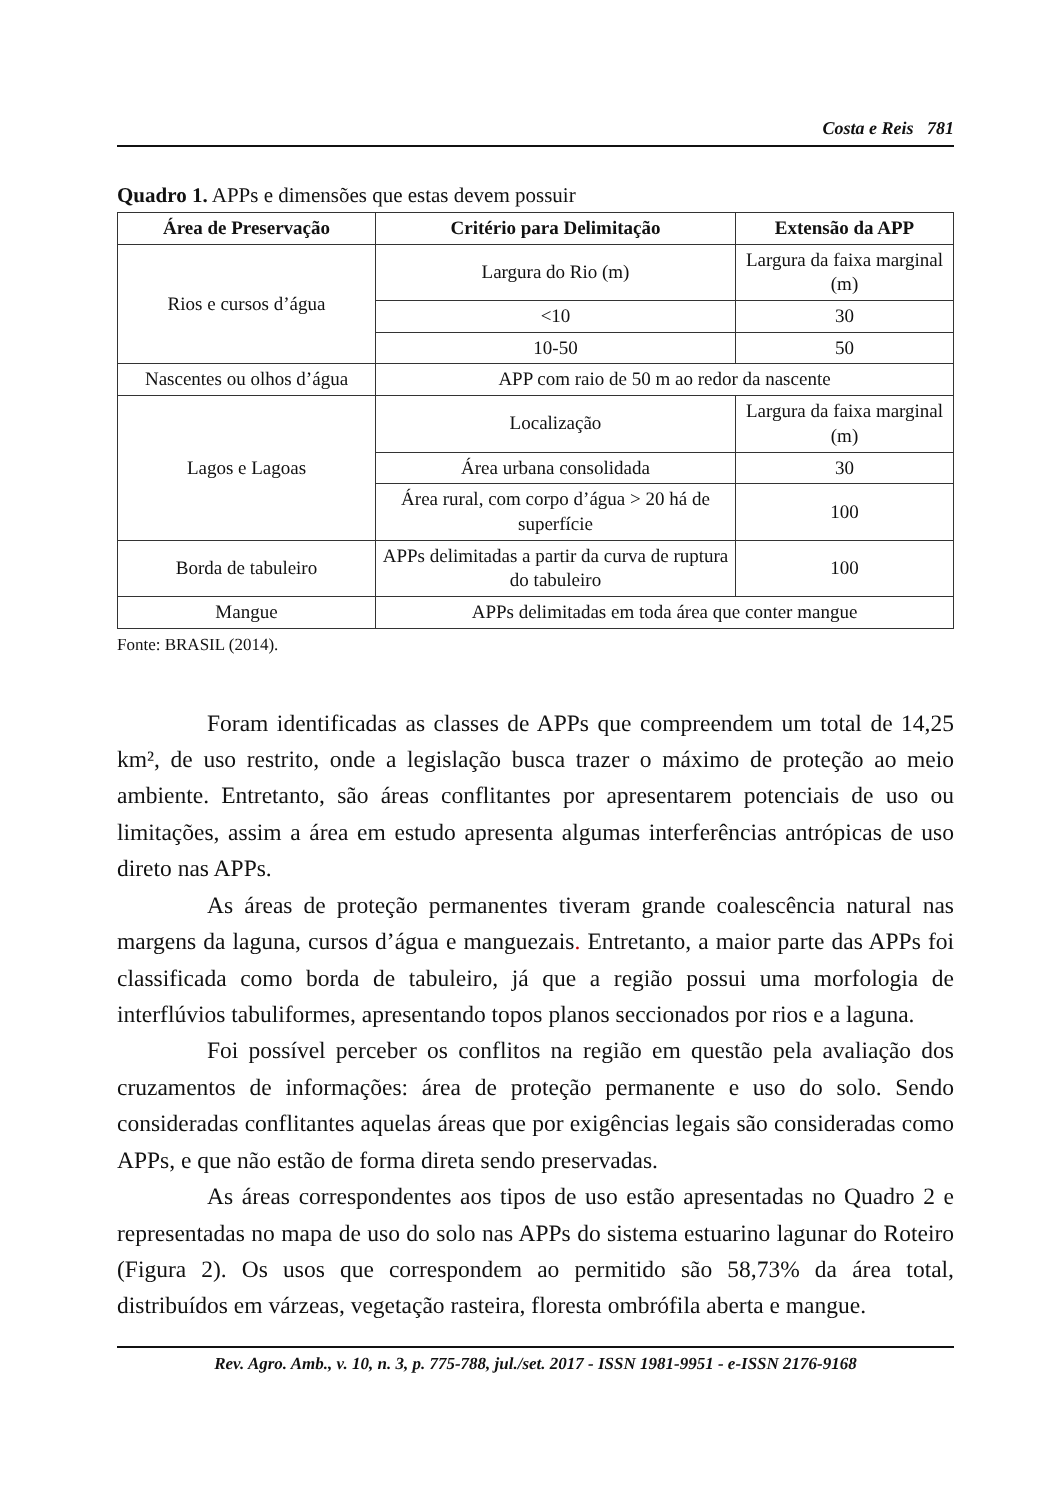Costa e Reis 781
Quadro 1. APPs e dimensões que estas devem possuir
| Área de Preservação | Critério para Delimitação | Extensão da APP |
| --- | --- | --- |
| Rios e cursos d’água | Largura do Rio (m) | Largura da faixa marginal (m) |
| | <10 | 30 |
| | 10-50 | 50 |
| Nascentes ou olhos d’água | APP com raio de 50 m ao redor da nascente | |
| Lagos e Lagoas | Localização | Largura da faixa marginal (m) |
| | Área urbana consolidada | 30 |
| | Área rural, com corpo d’água > 20 há de superfície | 100 |
| Borda de tabuleiro | APPs delimitadas a partir da curva de ruptura do tabuleiro | 100 |
| Mangue | APPs delimitadas em toda área que conter mangue | |
Fonte: BRASIL (2014).
Foram identificadas as classes de APPs que compreendem um total de 14,25 km², de uso restrito, onde a legislação busca trazer o máximo de proteção ao meio ambiente. Entretanto, são áreas conflitantes por apresentarem potenciais de uso ou limitações, assim a área em estudo apresenta algumas interferências antrópicas de uso direto nas APPs.
As áreas de proteção permanentes tiveram grande coalescência natural nas margens da laguna, cursos d’água e manguezais. Entretanto, a maior parte das APPs foi classificada como borda de tabuleiro, já que a região possui uma morfologia de interflúvios tabuliformes, apresentando topos planos seccionados por rios e a laguna.
Foi possível perceber os conflitos na região em questão pela avaliação dos cruzamentos de informações: área de proteção permanente e uso do solo. Sendo consideradas conflitantes aquelas áreas que por exigências legais são consideradas como APPs, e que não estão de forma direta sendo preservadas.
As áreas correspondentes aos tipos de uso estão apresentadas no Quadro 2 e representadas no mapa de uso do solo nas APPs do sistema estuarino lagunar do Roteiro (Figura 2). Os usos que correspondem ao permitido são 58,73% da área total, distribuídos em várzeas, vegetação rasteira, floresta ombrófila aberta e mangue.
Rev. Agro. Amb., v. 10, n. 3, p. 775-788, jul./set. 2017 - ISSN 1981-9951 - e-ISSN 2176-9168